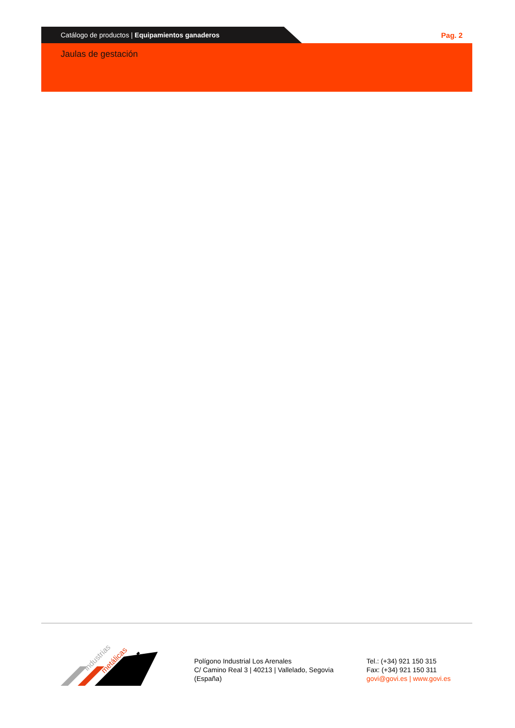Catálogo de productos | Equipamientos ganaderos
Pag. 2
Jaulas de gestación
industrias
metálicas
ovi
Polígono Industrial Los Arenales
C/ Camino Real 3 | 40213 | Vallelado, Segovia
(España)
Tel.: (+34) 921 150 315
Fax: (+34) 921 150 311
govi@govi.es | www.govi.es